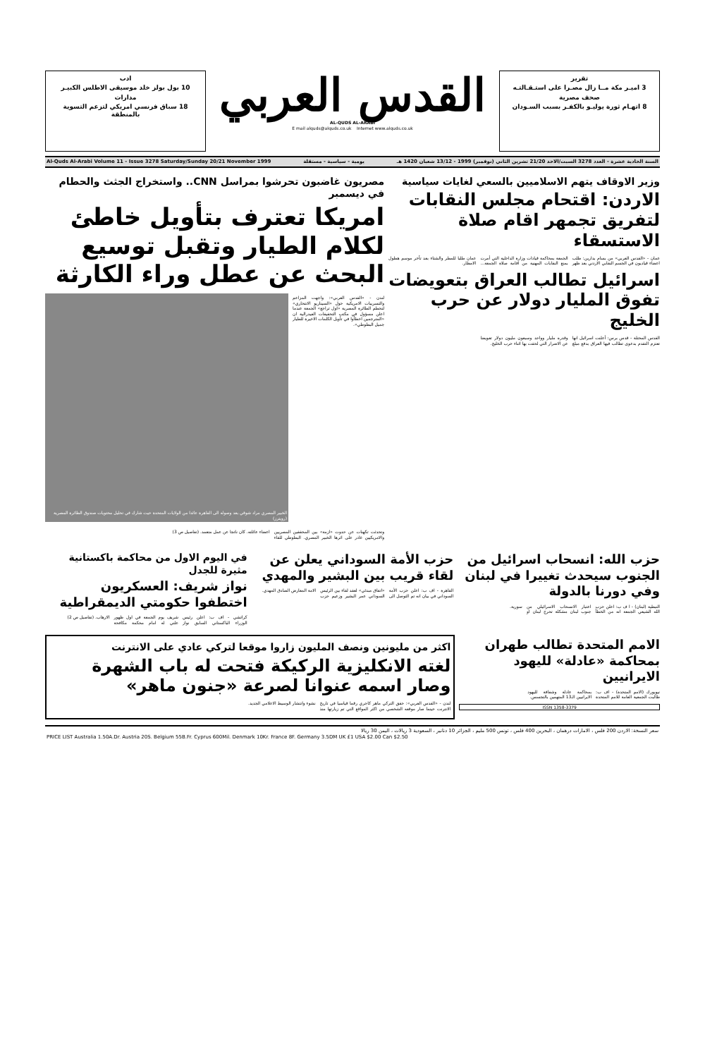تقرير
3 اميـر مكة مــا زال مصـرا على استـقـالتـه
صحف مصرية
8 اتهـام ثورة يوليـو بالكفـر بسبب السـودان
القدس العربي
AL-QUDS AL-ARABI
E mail alquds@alquds.co.uk Internet www.alquds.co.uk
ادب
10 بول بولز خلد موسيقى الاطلس الكبيـر
مدارات
18 سباق فرنسي امريكي لتزعم التسوية بالمنطقة
السنة الحادية عشرة - العدد 3278 السبت/الاحد 21/20 تشرين الثاني (نوفمبر) 1999 - 13/12 شعبان 1420 هـ يومية - سياسية - مستقلة Al-Quds Al-Arabi Volume 11 - Issue 3278 Saturday/Sunday 20/21 November 1999
وزير الاوقاف يتهم الاسلاميين بالسعي لغايات سياسية
الاردن: اقتحام مجلس النقابات لتفريق تجمهر اقام صلاة الاستسقاء
عمان - «القدس العربي» من بسام بدارين: طلب اعضاء قياديون في الجسم النقابي الاردني بعد ظهر الجمعة بمحاكمة قيادات وزارة الداخلية التي أمرت بمنع النقابات المهنية من اقامة صلاة الجمعة... عمان طلبا للمطر والشتاء بعد تأخر موسم هطول الامطار.
اسرائيل تطالب العراق بتعويضات تفوق المليار دولار عن حرب الخليج
القدس المحتلة - قدس برس: أعلنت اسرائيل انها تعتزم التقدم بدعوى تطالب فيها العراق بدفع مبلغ وقدره مليار وواحد وسبعون مليون دولار تعويضا عن الاضرار التي لحقت بها اثناء حرب الخليج.
مصريون غاضبون تحرشوا بمراسل CNN.. واستخراج الجثث والحطام في ديسمبر
امريكا تعترف بتأويل خاطئ لكلام الطيار وتقبل توسيع البحث عن عطل وراء الكارثة
لندن - «القدس العربي»: واجهت المزاعم والتسريبات الامريكية حول «السيناريو الانتحاري» لتحطم الطائرة المصرية «اول تراجع» الجمعة عندما اعلن مسؤول في مكتب التحقيقات الفيدرالية ان «المترجمين اخطأوا في تأويل الكلمات الاخيرة للطيار جميل البطوطي».
الخبير المصري مراد شوقي بعد وصوله الى القاهرة عائدا من الولايات المتحدة حيث شارك في تحليل محتويات صندوق الطائرة المصرية (رويترز)
وتحدثت تكهنات عن حدوث «ازمة» بين المحققين المصريين والامريكيين غادر على اثرها الخبير المصري. البطوطي للقاء اعضاء عائلته. كان ناتجا عن عمل متعمد. (تفاصيل ص 3)
حزب الله: انسحاب اسرائيل من الجنوب سيحدث تغييرا في لبنان وفي دورنا بالدولة
النبطية (لبنان) - ا ف ب: اعلن حزب الله الشيعي الجمعة انه من الخطأ اعتبار الانسحاب الاسرائيلي من جنوب لبنان مشكلة تحرج لبنان او سورية.
حزب الأمة السوداني يعلن عن لقاء قريب بين البشير والمهدي
القاهرة - اف ب: اعلن حزب الأمة السوداني في بيان انه تم التوصل الى «اتفاق مبدئي» لعقد لقاء بين الرئيس السوداني عمر البشير وزعيم حزب الامة المعارض الصادق المهدي.
في اليوم الاول من محاكمة باكستانية مثيرة للجدل
نواز شريف: العسكريون اختطفوا حكومتي الديمقراطية
كراتشي - اف ب: اعلن رئيس الوزراء الباكستاني السابق نواز شريف يوم الجمعة في اول ظهور علني له امام محكمة مكافحة الارهاب. (تفاصيل ص 2)
الامم المتحدة تطالب طهران بمحاكمة «عادلة» لليهود الايرانيين
نيويورك (الامم المتحدة) - اف ب: طالبت الجمعية العامة للامم المتحدة بمحاكمة عادلة وشفافة لليهود الايرانيين الـ13 المتهمين بالتجسس.
ISSN 1358-3379
اكثر من مليونين ونصف المليون زاروا موقعا لتركي عادي على الانترنت
لغته الانكليزية الركيكة فتحت له باب الشهرة وصار اسمه عنوانا لصرعة «جنون ماهر»
لندن - «القدس العربي»: حقق التركي ماهر كاجري رقما قياسيا في تاريخ الانترنت حينما صار موقعه الشخصي من اكثر المواقع التي تم زيارتها منذ نشوء وانتشار الوسيط الاعلامي الجديد.
سعر النسخة: الاردن 200 فلس ، الامارات درهمان ، البحرين 400 فلس ، تونس 500 مليم ، الجزائر 10 دنانير ، السعودية 3 ريالات ، اليمن 30 ريالا
PRICE LIST Australia 1.50A.Dr. Austria 20S. Belgium 55B.Fr. Cyprus 600Mil. Denmark 10Kr. France 8F. Germany 3.5DM UK £1 USA $2.00 Can $2.50